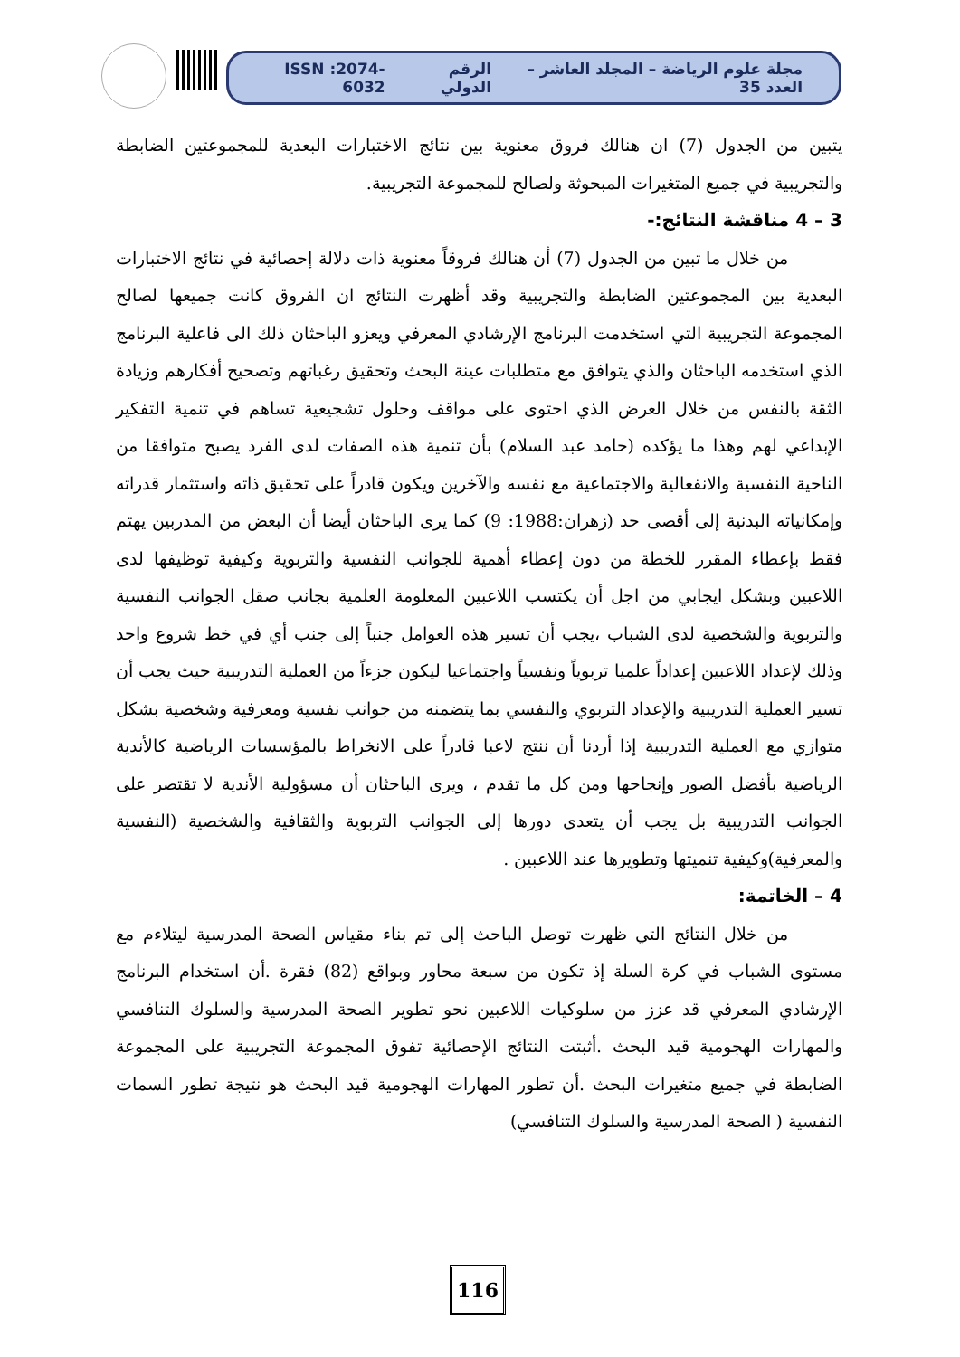مجلة علوم الرياضة – المجلد العاشر – العدد 35 الرقم الدولي ISSN :2074-6032
يتبين من الجدول (7) ان هنالك فروق معنوية بين نتائج الاختبارات البعدية للمجموعتين الضابطة والتجريبية في جميع المتغيرات المبحوثة ولصالح للمجموعة التجريبية.
3 – 4 مناقشة النتائج:-
من خلال ما تبين من الجدول (7) أن هنالك فروقاً معنوية ذات دلالة إحصائية في نتائج الاختبارات البعدية بين المجموعتين الضابطة والتجريبية وقد أظهرت النتائج ان الفروق كانت جميعها لصالح المجموعة التجريبية التي استخدمت البرنامج الإرشادي المعرفي ويعزو الباحثان ذلك الى فاعلية البرنامج الذي استخدمه الباحثان والذي يتوافق مع متطلبات عينة البحث وتحقيق رغباتهم وتصحيح أفكارهم وزيادة الثقة بالنفس من خلال العرض الذي احتوى على مواقف وحلول تشجيعية تساهم في تنمية التفكير الإبداعي لهم وهذا ما يؤكده (حامد عبد السلام) بأن تنمية هذه الصفات لدى الفرد يصبح متوافقا من الناحية النفسية والانفعالية والاجتماعية مع نفسه والآخرين ويكون قادراً على تحقيق ذاته واستثمار قدراته وإمكانياته البدنية إلى أقصى حد (زهران:1988: 9) كما يرى الباحثان أيضا أن البعض من المدربين يهتم فقط بإعطاء المقرر للخطة من دون إعطاء أهمية للجوانب النفسية والتربوية وكيفية توظيفها لدى اللاعبين وبشكل ايجابي من اجل أن يكتسب اللاعبين المعلومة العلمية بجانب صقل الجوانب النفسية والتربوية والشخصية لدى الشباب ،يجب أن تسير هذه العوامل جنباً إلى جنب أي في خط شروع واحد وذلك لإعداد اللاعبين إعداداً علميا تربوياً ونفسياً واجتماعيا ليكون جزءاً من العملية التدريبية حيث يجب أن تسير العملية التدريبية والإعداد التربوي والنفسي بما يتضمنه من جوانب نفسية ومعرفية وشخصية بشكل متوازي مع العملية التدريبية إذا أردنا أن ننتج لاعبا قادراً على الانخراط بالمؤسسات الرياضية كالأندية الرياضية بأفضل الصور وإنجاحها ومن كل ما تقدم ، ويرى الباحثان أن مسؤولية الأندية لا تقتصر على الجوانب التدريبية بل يجب أن يتعدى دورها إلى الجوانب التربوية والثقافية والشخصية (النفسية والمعرفية)وكيفية تنميتها وتطويرها عند اللاعبين .
4 – الخاتمة:
من خلال النتائج التي ظهرت توصل الباحث إلى تم بناء مقياس الصحة المدرسية ليتلاءم مع مستوى الشباب في كرة السلة إذ تكون من سبعة محاور وبواقع (82) فقرة .أن استخدام البرنامج الإرشادي المعرفي قد عزز من سلوكيات اللاعبين نحو تطوير الصحة المدرسية والسلوك التنافسي والمهارات الهجومية قيد البحث .أثبتت النتائج الإحصائية تفوق المجموعة التجريبية على المجموعة الضابطة في جميع متغيرات البحث .أن تطور المهارات الهجومية قيد البحث هو نتيجة تطور السمات النفسية ( الصحة المدرسية والسلوك التنافسي)
116